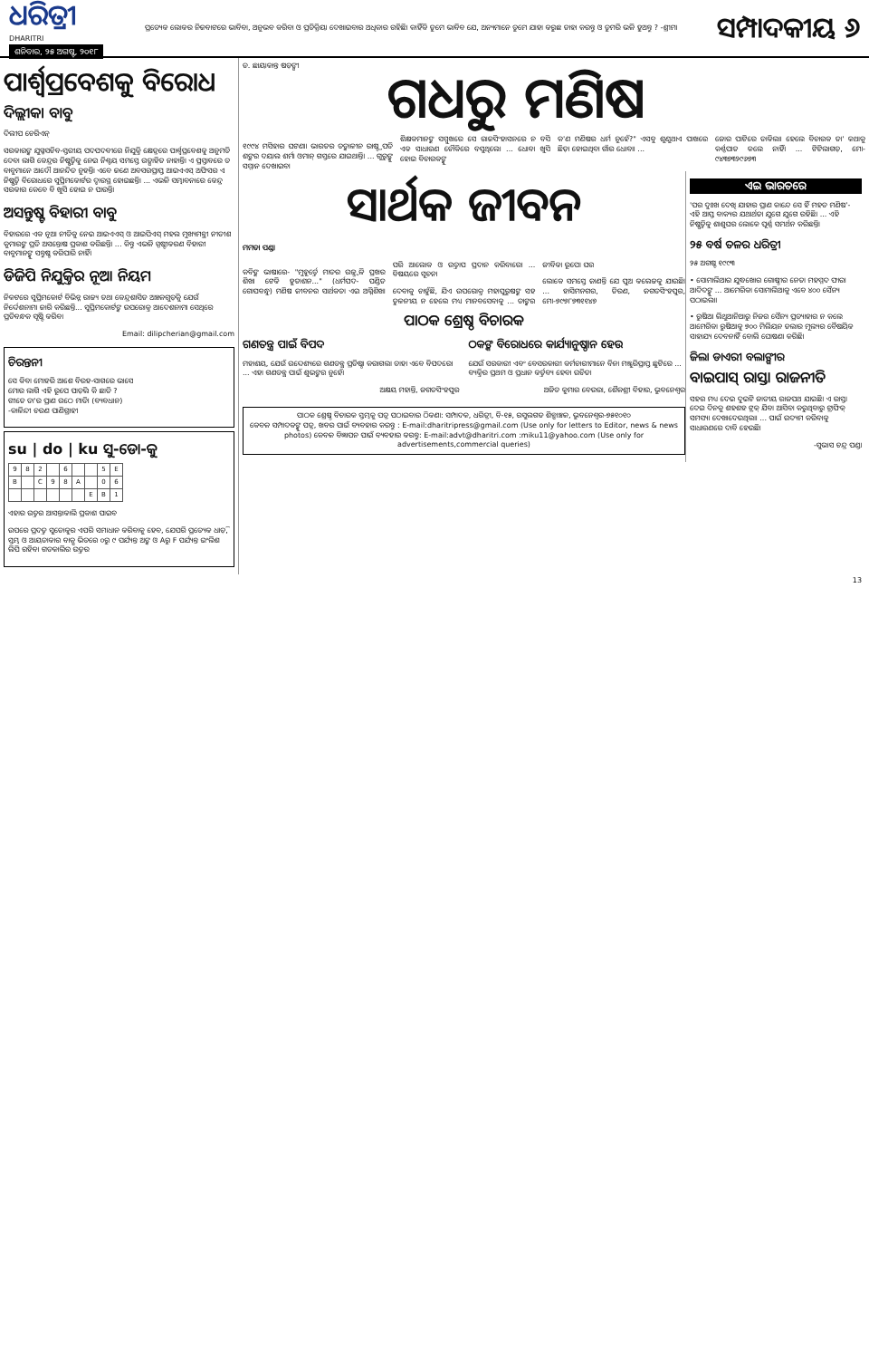ଧରିତ୍ରୀ
DHARITRI
ଶନିବାର, ୨୫ ଅଗଷ୍ଟ, ୨୦୧୮
ପ୍ରତ୍ୟେକ ଲୋକର ନିଜବାଟରେ ଭାବିବା, ଅନୁଭବ କରିବା ଓ ପ୍ରତିକ୍ରିୟା ଦେଖାଇବାର ଅଧିକାର ରହିଛି। କାହିଁକି ତୁମେ ଭାବିବ ଯେ, ଅନ୍ୟମାନେ ତୁମେ ଯାହା କରୁଛ ତାହା କରନ୍ତୁ ଓ ତୁମରି ଭଳି ହୁଅନ୍ତୁ ? -ଶ୍ରୀମା
ସମ୍ପାଦକୀୟ ୬
ପାର୍ଶ୍ୱପ୍ରବେଶକୁ ବିରୋଧ
ଦିଲ୍ଲୀକା ବାବୁ
ଦିଲୀପ ଚେରିଏନ୍
ସରକାରଙ୍କ ଯୁଗ୍ମସଚିବ-ସ୍ତରୀୟ ପଦପଦବୀରେ ନିଯୁକ୍ତି କ୍ଷେତ୍ରରେ ପାର୍ଶ୍ୱପ୍ରବେଶକୁ ଅନୁମତି ଦେବା ଲାଗି କେନ୍ଦ୍ରର ନିଷ୍ପତ୍ତିକୁ ନେଇ ନିଶ୍ଚୟ ସମସ୍ତେ ଉତ୍ସାହିତ ନାହାନ୍ତି। ଏ ପ୍ରସ୍ତାବରେ ତ ବାବୁମାନେ ଆଦୌ ଆନନ୍ଦିତ ନୁହନ୍ତି। ଏବେ ଜଣେ ଅବସରପ୍ରାପ୍ତ ଆଇଏଏସ୍ ଅଫିସର ଏ ନିଷ୍ପତ୍ତି ବିରୋଧରେ ସୁପ୍ରିମକୋର୍ଟର ଦ୍ୱାରସ୍ଥ ହୋଇଛନ୍ତି। ... ଏଭଳି ସମ୍ଭାବନାରେ କେନ୍ଦ୍ର ସରକାର କେବେ ବି ଖୁସି ହୋଇ ନ ପାରନ୍ତି।
ଅସନ୍ତୁଷ୍ଟ ବିହାରୀ ବାବୁ
ବିହାରରେ ଏକ ନୂଆ ନୀତିକୁ ନେଇ ଆଇଏଏସ୍ ଓ ଆଇପିଏସ୍ ମହଲ ମୁଖ୍ୟମନ୍ତ୍ରୀ ନୀତୀଶ କୁମାରଙ୍କ ପ୍ରତି ଅସନ୍ତୋଷ ପ୍ରକାଶ କରିଛନ୍ତି। ... କିନ୍ତୁ ଏଭଳି ସ୍ପଷ୍ଟୀକରଣ ବିହାରୀ ବାବୁମାନଙ୍କୁ ସନ୍ତୁଷ୍ଟ କରିପାରି ନାହିଁ।
ଡିଜିପି ନିଯୁକ୍ତିର ନୂଆ ନିୟମ
ନିକଟରେ ସୁପ୍ରିମକୋର୍ଟ ବିଭିନ୍ନ ରାଜ୍ୟ ତଥା କେନ୍ଦ୍ରଶାସିତ ଅଞ୍ଚଳଗୁଡ଼ିକୁ ଯେଉଁ ନିର୍ଦ୍ଦେଶନାମା ଜାରି କରିଛନ୍ତି... ସୁପ୍ରିମକୋର୍ଟଙ୍କ ଉପରୋକ୍ତ ଆଦେଶନାମା ସେଥିରେ ପ୍ରତିବନ୍ଧକ ସୃଷ୍ଟି କରିବ।
Email: dilipcherian@gmail.com
ଚିରନ୍ତନୀ
ସେ କିବା ମୋହରି ଆଶେ ବିରହ-ସାଗରେ ଭାସେ
ମୋର ଲାଗି ଏହି ରୂପେ ପାଡ଼ିଲ କି ଛାତି ?
ଗୀତେ ତା'ର ପ୍ରାଣ ଉଠେ ମାତି। (ବ୍ୟବଧାନ)
-କାଳିନ୍ଦୀ ଚରଣ ପାଣିଗ୍ରାହୀ
su | do | ku ସୁ-ଡୋ-କୁ
| 9 | 8 | 2 | | 6 | | | 5 | E |
| B | | C | 9 | 8 | A | | 0 | 6 |
| | | | | | | E | B | 1 |
ଏହାର ଉତ୍ତର ଆସନ୍ତାକାଲି ପ୍ରକାଶ ପାଇବ
ଉପରେ ପ୍ରଦତ୍ତ ସୁଡୋକୁର ଏପରି ସମାଧାନ କରିବାକୁ ହେବ, ଯେପରି ପ୍ରତ୍ୟେକ ଧାଡ଼ି, ସ୍ତମ୍ଭ ଓ ଆୟତାକାର ବାକ୍ସ ଭିତରେ ୦ରୁ ୯ ପର୍ଯ୍ୟନ୍ତ ଅଙ୍କ ଓ Aରୁ F ପର୍ଯ୍ୟନ୍ତ ଇଂଲିଶ ଲିପି ରହିବ। ଗତକାଲିର ଉତ୍ତର
ଡ. ଛାୟାକାନ୍ତ ଷଡ଼ଙ୍ଗୀ
ଗଧରୁ ମଣିଷ
୧୯୯୪ ମସିହାର ଘଟଣା। ଭାରତର ତତ୍କାଳୀନ ରାଷ୍ଟ୍ରପତି ଶଙ୍କର ଦୟାଲ ଶର୍ମା ଓମାନ୍ ଗସ୍ତରେ ଯାଇଥାନ୍ତି। ... ଗୁରୁଙ୍କୁ ସମ୍ମାନ ଦେଖାଇବା
ଶିକ୍ଷକମାନଙ୍କ ସମ୍ମୁଖରେ ସେ ରାଜସିଂହାସନରେ ନ ବସି ଏକ ସାଧାରଣ ଚୌକିରେ ବସୁଥିଲେ। ... ଧୋବା ଖୁସି ହୋଇ ବିଚାରକଙ୍କୁ
କ'ଣ ମଣିଷର ଧର୍ମ ନୁହେଁ?" ଏସବୁ ଶୁଣୁଥାଏ ପାଖରେ ଛିଡ଼ା ହୋଇଥିବା ଗାଁର ଧୋବା। ...
ଜୋର ପାଟିରେ ଡାକିଲା। ହେଲେ ବିଚାରକ ତା' କଥାକୁ କର୍ଣ୍ଣପାତ କଲେ ନାହିଁ। ... ଟିଟିଲାଗଡ଼, ମୋ- ୯୪୩୭୩୨୯୬୭୩
ସାର୍ଥକ ଜୀବନ
ମମତା ପଣ୍ଡା
କବିଙ୍କ ଭାଷାରେ- "ମୁହୂର୍ତ୍ତେ ମାତର ଉଜ୍ଜ୍ୱଳି ପ୍ରଖର ଶିଖା ଟେକି ହୁତାଶନ..." (ଧର୍ମପଦ- ପଣ୍ଡିତ ଗୋପବନ୍ଧୁ) ମଣିଷ ଜୀବନର ସାର୍ଥକତା ଏଇ ଅଗ୍ନିଶିଖା ପରି ଆଲୋକ ଓ ଉତ୍ତାପ ପ୍ରଦାନ କରିବାରେ। ... ବିଷୟରେ ସୂଚନା
ଦେବାକୁ ଚାହୁଁଛି, ଯିଏ ଉପରୋକ୍ତ ମହାପୁରୁଷଙ୍କ ସହ ତୁଳନୀୟ ନ ହେଲେ ମଧ୍ୟ ମାନବସେବାକୁ ... ତାଙ୍କର ଜୀବିକା ରୂପେ। ଘର
ଲୋକେ ସମସ୍ତେ ଜାଣନ୍ତି ଯେ ପୁଅ କଲେଜକୁ ଯାଉଛି। ... ହାସିମନଗର, ତିରଣ, ଜଗତସିଂହପୁର, ମୋ-୭୯୭୮୭୩୧୧୪୭
ପାଠକ ଶ୍ରେଷ୍ଠ ବିଚାରକ
ଗଣତନ୍ତ୍ର ପାଇଁ ବିପଦ
ମହାଶୟ, ଯେଉଁ ଉଦ୍ଦେଶ୍ୟରେ ଗଣତନ୍ତ୍ର ପ୍ରତିଷ୍ଠା କରାଗଲା ତାହା ଏବେ ବିପଦରେ। ... ଏହା ଗଣତନ୍ତ୍ର ପାଇଁ ଶୁଭଙ୍କର ନୁହେଁ।
ଅକ୍ଷୟ ମହାନ୍ତି, ଜଗତସିଂହପୁର
ଠକଙ୍କ ବିରୋଧରେ କାର୍ଯ୍ୟାନୁଷ୍ଠାନ ହେଉ
ଯେଉଁ ସରକାରୀ ଏବଂ ବେସରକାରୀ କର୍ମଚାରୀମାନେ ବିନା ମଞ୍ଜୁରିପ୍ରାପ୍ତ ଛୁଟିରେ ... ବ୍ୟକ୍ତିର ପ୍ରଥମ ଓ ପ୍ରଧାନ କର୍ତ୍ତବ୍ୟ ହେବା ଉଚିତ।
ଅଜିତ କୁମାର ବେଉରା, ଶୈଳଶ୍ରୀ ବିହାର, ଭୁବନେଶ୍ୱର
ପାଠକ ଶ୍ରେଷ୍ଠ ବିଚାରକ ସ୍ତମ୍ଭକୁ ପତ୍ର ପଠାଇବାର ଠିକଣା: ସମ୍ପାଦକ, ଧରିତ୍ରୀ, ବି-୧୫, ରସୁଲଗଡ ଶିଳ୍ପାଞ୍ଚଳ, ଭୁବନେଶ୍ୱର-୭୫୧୦୧୦
କେବଳ ସମ୍ପାଦକଙ୍କୁ ପତ୍ର, ଖବର ପାଇଁ ବ୍ୟବହାର କରନ୍ତୁ : E-mail:dharitripress@gmail.com (Use only for letters to Editor, news & news photos) କେବଳ ବିଜ୍ଞାପନ ପାଇଁ ବ୍ୟବହାର କରନ୍ତୁ: E-mail:advt@dharitri.com :miku11@yahoo.com (Use only for advertisements,commercial queries)
ଏଇ ଭାରତରେ
'ପର ଦୁଃଖ ଦେଖି ଯାହାର ପ୍ରାଣ କାନ୍ଦେ ସେ ହିଁ ମହତ ମଣିଷ'- ଏହି ଆପ୍ତ ବାକ୍ୟର ଯଥାର୍ଥତା ଯୁଗେ ଯୁଗେ ରହିଛି। ... ଏହି ନିଷ୍ପତ୍ତିକୁ ଶାଶୁଘର ଲୋକେ ପୂର୍ଣ୍ଣ ସମର୍ଥନ କରିଛନ୍ତି।
୨୫ ବର୍ଷ ତଳର ଧରିତ୍ରୀ
୨୫ ଅଗଷ୍ଟ ୧୯୯୩
• ସୋମାଲିଆର ଯୁଦ୍ଧଖୋର ଗୋଷ୍ଠୀର ନେତା ମହମ୍ମଦ ଫାରା ଆଦିଦଙ୍କୁ ... ଆମେରିକା ସୋମାଲିଆକୁ ଏବେ ୪୦୦ ସୈନ୍ୟ ପଠାଇଲା।
• ରୁଷିଆ ଲିଥୁଆନିଆରୁ ନିଜର ସୈନ୍ୟ ପ୍ରତ୍ୟାହାର ନ କଲେ ଆମେରିକା ରୁଷିଆକୁ ୭୦୦ ମିଲିୟନ ଡଲାର ମୂଲ୍ୟର ବୈଷୟିକ ସାହାଯ୍ୟ ଦେବନାହିଁ ବୋଲି ଘୋଷଣା କରିଛି।
ଜିଲା ଡାଏରୀ ବଲାଙ୍ଗୀର
ବାଇପାସ୍ ରାସ୍ତା ରାଜନୀତି
ସହର ମଧ୍ୟ ଦେଇ ଦୁଇଟି ଜାତୀୟ ରାଜପଥ ଯାଇଛି। ଏ ରାସ୍ତା ଦେଇ ଦିନକୁ ଶହଶହ ଟ୍ରକ୍ ଯିବା ଆସିବା କରୁଥିବାରୁ ଟ୍ରାଫିକ୍ ସମସ୍ୟା ଦେଖାଦେଉଥିଲା। ... ପାଇଁ ଉଦ୍ୟମ କରିବାକୁ ସାଧାରଣରେ ଦାବି ହେଉଛି।
-ସୁଭାସ ଚନ୍ଦ୍ର ପଣ୍ଡା
13